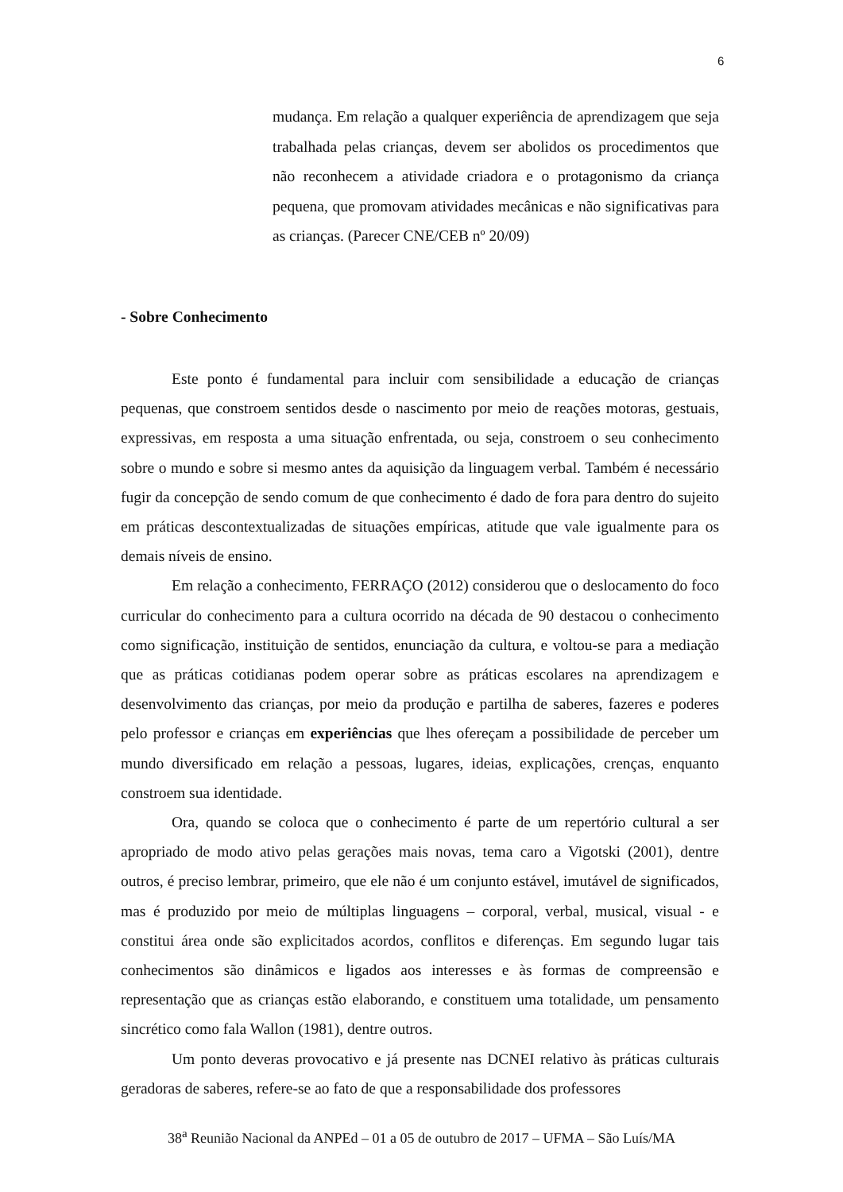6
mudança. Em relação a qualquer experiência de aprendizagem que seja trabalhada pelas crianças, devem ser abolidos os procedimentos que não reconhecem a atividade criadora e o protagonismo da criança pequena, que promovam atividades mecânicas e não significativas para as crianças. (Parecer CNE/CEB nº 20/09)
- Sobre Conhecimento
Este ponto é fundamental para incluir com sensibilidade a educação de crianças pequenas, que constroem sentidos desde o nascimento por meio de reações motoras, gestuais, expressivas, em resposta a uma situação enfrentada, ou seja, constroem o seu conhecimento sobre o mundo e sobre si mesmo antes da aquisição da linguagem verbal. Também é necessário fugir da concepção de sendo comum de que conhecimento é dado de fora para dentro do sujeito em práticas descontextualizadas de situações empíricas, atitude que vale igualmente para os demais níveis de ensino.
Em relação a conhecimento, FERRAÇO (2012) considerou que o deslocamento do foco curricular do conhecimento para a cultura ocorrido na década de 90 destacou o conhecimento como significação, instituição de sentidos, enunciação da cultura, e voltou-se para a mediação que as práticas cotidianas podem operar sobre as práticas escolares na aprendizagem e desenvolvimento das crianças, por meio da produção e partilha de saberes, fazeres e poderes pelo professor e crianças em experiências que lhes ofereçam a possibilidade de perceber um mundo diversificado em relação a pessoas, lugares, ideias, explicações, crenças, enquanto constroem sua identidade.
Ora, quando se coloca que o conhecimento é parte de um repertório cultural a ser apropriado de modo ativo pelas gerações mais novas, tema caro a Vigotski (2001), dentre outros, é preciso lembrar, primeiro, que ele não é um conjunto estável, imutável de significados, mas é produzido por meio de múltiplas linguagens – corporal, verbal, musical, visual - e constitui área onde são explicitados acordos, conflitos e diferenças. Em segundo lugar tais conhecimentos são dinâmicos e ligados aos interesses e às formas de compreensão e representação que as crianças estão elaborando, e constituem uma totalidade, um pensamento sincrético como fala Wallon (1981), dentre outros.
Um ponto deveras provocativo e já presente nas DCNEI relativo às práticas culturais geradoras de saberes, refere-se ao fato de que a responsabilidade dos professores
38<sup>a</sup> Reunião Nacional da ANPEd – 01 a 05 de outubro de 2017 – UFMA – São Luís/MA